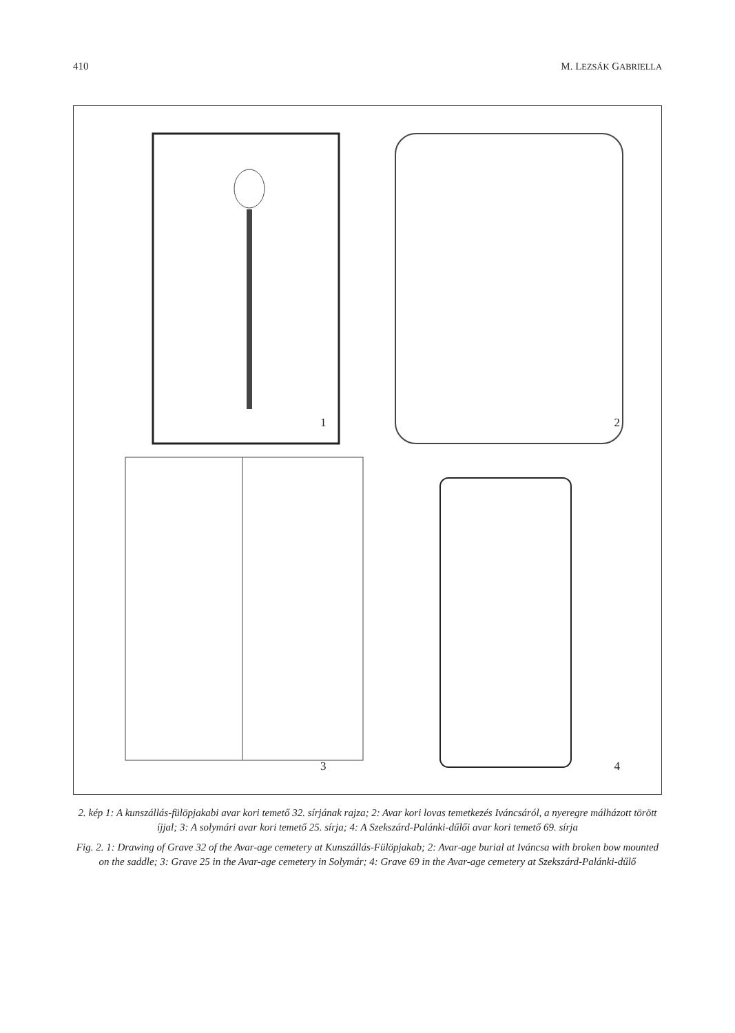410 M. LEZSÁK GABRIELLA
1
2
3
4
2. kép 1: A kunszállás-fülöpjakabi avar kori temető 32. sírjának rajza; 2: Avar kori lovas temetkezés Iváncsáról, a nyeregre málházott törött íjjal; 3: A solymári avar kori temető 25. sírja; 4: A Szekszárd-Palánki-dűlői avar kori temető 69. sírja
Fig. 2. 1: Drawing of Grave 32 of the Avar-age cemetery at Kunszállás-Fülöpjakab; 2: Avar-age burial at Iváncsa with broken bow mounted on the saddle; 3: Grave 25 in the Avar-age cemetery in Solymár; 4: Grave 69 in the Avar-age cemetery at Szekszárd-Palánki-dűlő